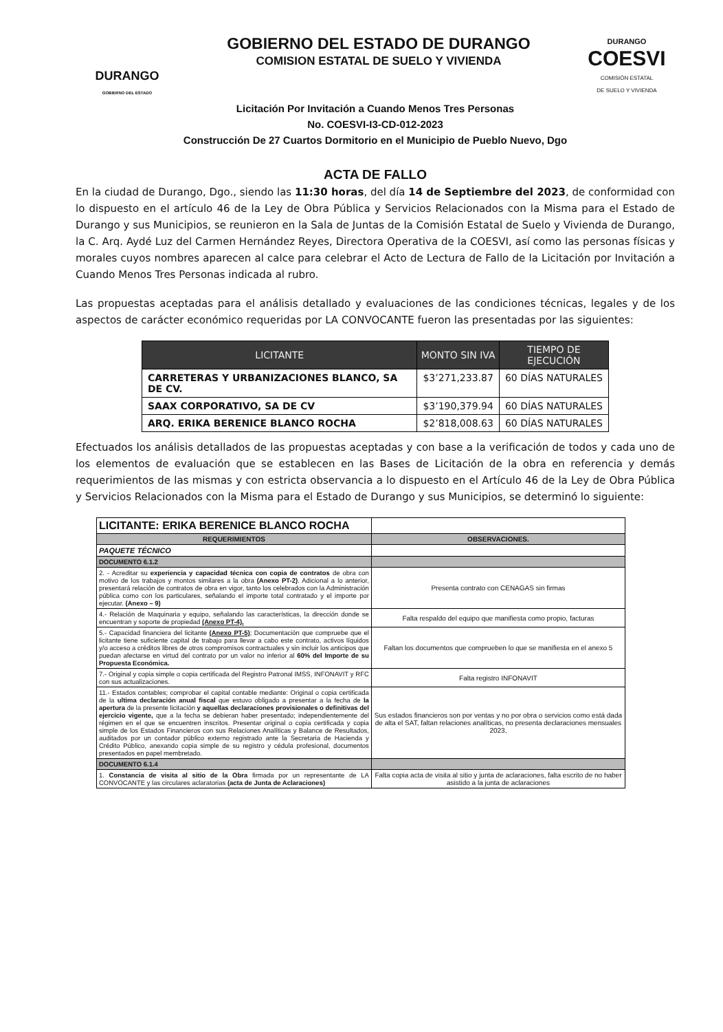DURANGO
GOBIERNO DEL ESTADO
GOBIERNO DEL ESTADO DE DURANGO
COMISION ESTATAL DE SUELO Y VIVIENDA
DURANGO
COESVI
COMISIÓN ESTATAL
DE SUELO Y VIVIENDA
Licitación Por Invitación a Cuando Menos Tres Personas
No. COESVI-I3-CD-012-2023
Construcción De 27 Cuartos Dormitorio en el Municipio de Pueblo Nuevo, Dgo
ACTA DE FALLO
En la ciudad de Durango, Dgo., siendo las 11:30 horas, del día 14 de Septiembre del 2023, de conformidad con lo dispuesto en el artículo 46 de la Ley de Obra Pública y Servicios Relacionados con la Misma para el Estado de Durango y sus Municipios, se reunieron en la Sala de Juntas de la Comisión Estatal de Suelo y Vivienda de Durango, la C. Arq. Aydé Luz del Carmen Hernández Reyes, Directora Operativa de la COESVI, así como las personas físicas y morales cuyos nombres aparecen al calce para celebrar el Acto de Lectura de Fallo de la Licitación por Invitación a Cuando Menos Tres Personas indicada al rubro.
Las propuestas aceptadas para el análisis detallado y evaluaciones de las condiciones técnicas, legales y de los aspectos de carácter económico requeridas por LA CONVOCANTE fueron las presentadas por las siguientes:
| LICITANTE | MONTO SIN IVA | TIEMPO DE EJECUCIÓN |
| --- | --- | --- |
| CARRETERAS Y URBANIZACIONES BLANCO, SA DE CV. | $3’271,233.87 | 60 DÍAS NATURALES |
| SAAX CORPORATIVO, SA DE CV | $3’190,379.94 | 60 DÍAS NATURALES |
| ARQ. ERIKA BERENICE BLANCO ROCHA | $2’818,008.63 | 60 DÍAS NATURALES |
Efectuados los análisis detallados de las propuestas aceptadas y con base a la verificación de todos y cada uno de los elementos de evaluación que se establecen en las Bases de Licitación de la obra en referencia y demás requerimientos de las mismas y con estricta observancia a lo dispuesto en el Artículo 46 de la Ley de Obra Pública y Servicios Relacionados con la Misma para el Estado de Durango y sus Municipios, se determinó lo siguiente:
| LICITANTE: ERIKA BERENICE BLANCO ROCHA | |
| REQUERIMIENTOS | OBSERVACIONES. |
| PAQUETE TÉCNICO | |
| DOCUMENTO 6.1.2 | |
| 2. - Acreditar su experiencia y capacidad técnica con copia de contratos de obra con motivo de los trabajos y montos similares a la obra (Anexo PT-2) . Adicional a lo anterior, presentará relación de contratos de obra en vigor, tanto los celebrados con la Administración pública como con los particulares, señalando el importe total contratado y el importe por ejecutar. (Anexo – 9) | Presenta contrato con CENAGAS sin firmas |
| 4.- Relación de Maquinaria y equipo, señalando las características, la dirección donde se encuentran y soporte de propiedad (Anexo PT-4). | Falta respaldo del equipo que manifiesta como propio, facturas |
| 5.- Capacidad financiera del licitante (Anexo PT-5) ; Documentación que compruebe que el licitante tiene suficiente capital de trabajo para llevar a cabo este contrato, activos líquidos y/o acceso a créditos libres de otros compromisos contractuales y sin incluir los anticipos que puedan afectarse en virtud del contrato por un valor no inferior al 60% del Importe de su Propuesta Económica. | Faltan los documentos que comprueben lo que se manifiesta en el anexo 5 |
| 7.- Original y copia simple o copia certificada del Registro Patronal IMSS, INFONAVIT y RFC con sus actualizaciones. | Falta registro INFONAVIT |
| 11.- Estados contables; comprobar el capital contable mediante: Original o copia certificada de la ultima declaración anual fiscal que estuvo obligado a presentar a la fecha de la apertura de la presente licitación y aquellas declaraciones provisionales o definitivas del ejercicio vigente, que a la fecha se debieran haber presentado; independientemente del régimen en el que se encuentren inscritos. Presentar original o copia certificada y copia simple de los Estados Financieros con sus Relaciones Analíticas y Balance de Resultados, auditados por un contador público externo registrado ante la Secretaria de Hacienda y Crédito Público, anexando copia simple de su registro y cédula profesional, documentos presentados en papel membretado. | Sus estados financieros son por ventas y no por obra o servicios como está dada de alta el SAT, faltan relaciones analíticas, no presenta declaraciones mensuales 2023, |
| DOCUMENTO 6.1.4 | |
| 1. Constancia de visita al sitio de la Obra firmada por un representante de LA CONVOCANTE y las circulares aclaratorias (acta de Junta de Aclaraciones) | Falta copia acta de visita al sitio y junta de aclaraciones, falta escrito de no haber asistido a la junta de aclaraciones |